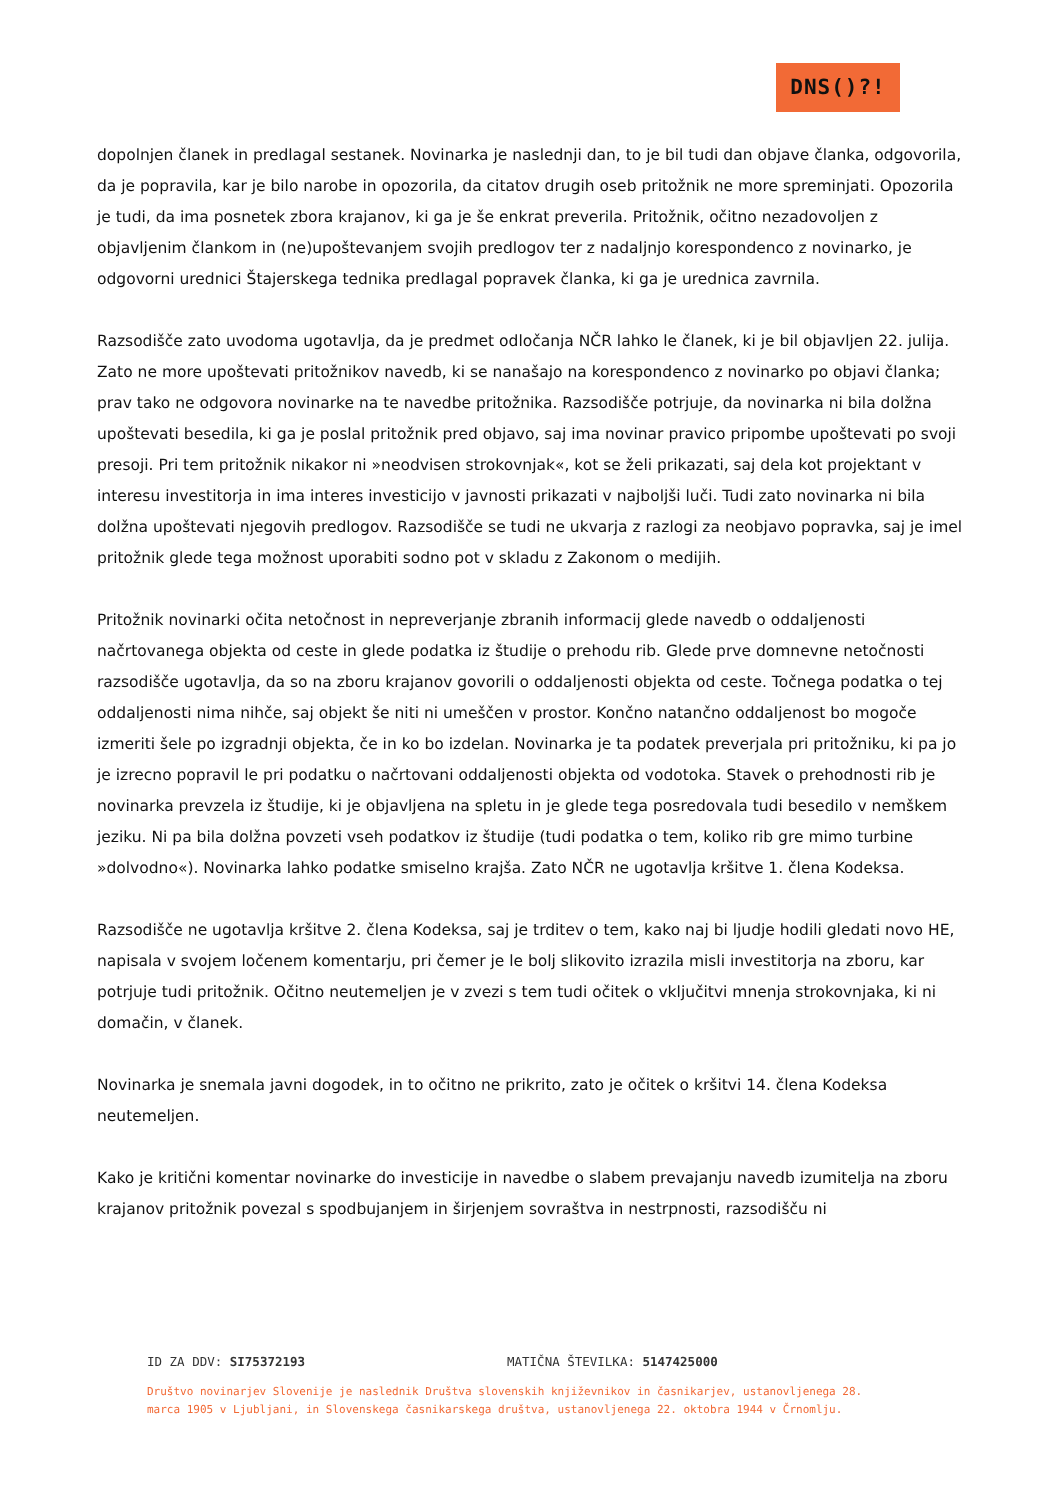DNS()?!
dopolnjen članek in predlagal sestanek. Novinarka je naslednji dan, to je bil tudi dan objave članka, odgovorila, da je popravila, kar je bilo narobe in opozorila, da citatov drugih oseb pritožnik ne more spreminjati. Opozorila je tudi, da ima posnetek zbora krajanov, ki ga je še enkrat preverila. Pritožnik, očitno nezadovoljen z objavljenim člankom in (ne)upoštevanjem svojih predlogov ter z nadaljnjo korespondenco z novinarko, je odgovorni urednici Štajerskega tednika predlagal popravek članka, ki ga je urednica zavrnila.
Razsodišče zato uvodoma ugotavlja, da je predmet odločanja NČR lahko le članek, ki je bil objavljen 22. julija. Zato ne more upoštevati pritožnikov navedb, ki se nanašajo na korespondenco z novinarko po objavi članka; prav tako ne odgovora novinarke na te navedbe pritožnika. Razsodišče potrjuje, da novinarka ni bila dolžna upoštevati besedila, ki ga je poslal pritožnik pred objavo, saj ima novinar pravico pripombe upoštevati po svoji presoji. Pri tem pritožnik nikakor ni »neodvisen strokovnjak«, kot se želi prikazati, saj dela kot projektant v interesu investitorja in ima interes investicijo v javnosti prikazati v najboljši luči. Tudi zato novinarka ni bila dolžna upoštevati njegovih predlogov. Razsodišče se tudi ne ukvarja z razlogi za neobjavo popravka, saj je imel pritožnik glede tega možnost uporabiti sodno pot v skladu z Zakonom o medijih.
Pritožnik novinarki očita netočnost in nepreverjanje zbranih informacij glede navedb o oddaljenosti načrtovanega objekta od ceste in glede podatka iz študije o prehodu rib. Glede prve domnevne netočnosti razsodišče ugotavlja, da so na zboru krajanov govorili o oddaljenosti objekta od ceste. Točnega podatka o tej oddaljenosti nima nihče, saj objekt še niti ni umeščen v prostor. Končno natančno oddaljenost bo mogoče izmeriti šele po izgradnji objekta, če in ko bo izdelan. Novinarka je ta podatek preverjala pri pritožniku, ki pa jo je izrecno popravil le pri podatku o načrtovani oddaljenosti objekta od vodotoka. Stavek o prehodnosti rib je novinarka prevzela iz študije, ki je objavljena na spletu in je glede tega posredovala tudi besedilo v nemškem jeziku. Ni pa bila dolžna povzeti vseh podatkov iz študije (tudi podatka o tem, koliko rib gre mimo turbine »dolvodno«). Novinarka lahko podatke smiselno krajša. Zato NČR ne ugotavlja kršitve 1. člena Kodeksa.
Razsodišče ne ugotavlja kršitve 2. člena Kodeksa, saj je trditev o tem, kako naj bi ljudje hodili gledati novo HE, napisala v svojem ločenem komentarju, pri čemer je le bolj slikovito izrazila misli investitorja na zboru, kar potrjuje tudi pritožnik. Očitno neutemeljen je v zvezi s tem tudi očitek o vključitvi mnenja strokovnjaka, ki ni domačin, v članek.
Novinarka je snemala javni dogodek, in to očitno ne prikrito, zato je očitek o kršitvi 14. člena Kodeksa neutemeljen.
Kako je kritični komentar novinarke do investicije in navedbe o slabem prevajanju navedb izumitelja na zboru krajanov pritožnik povezal s spodbujanjem in širjenjem sovraštva in nestrpnosti, razsodišču ni
ID ZA DDV: SI75372193 MATIČNA ŠTEVILKA: 5147425000
Društvo novinarjev Slovenije je naslednik Društva slovenskih književnikov in časnikarjev, ustanovljenega 28. marca 1905 v Ljubljani, in Slovenskega časnikarskega društva, ustanovljenega 22. oktobra 1944 v Črnomlju.